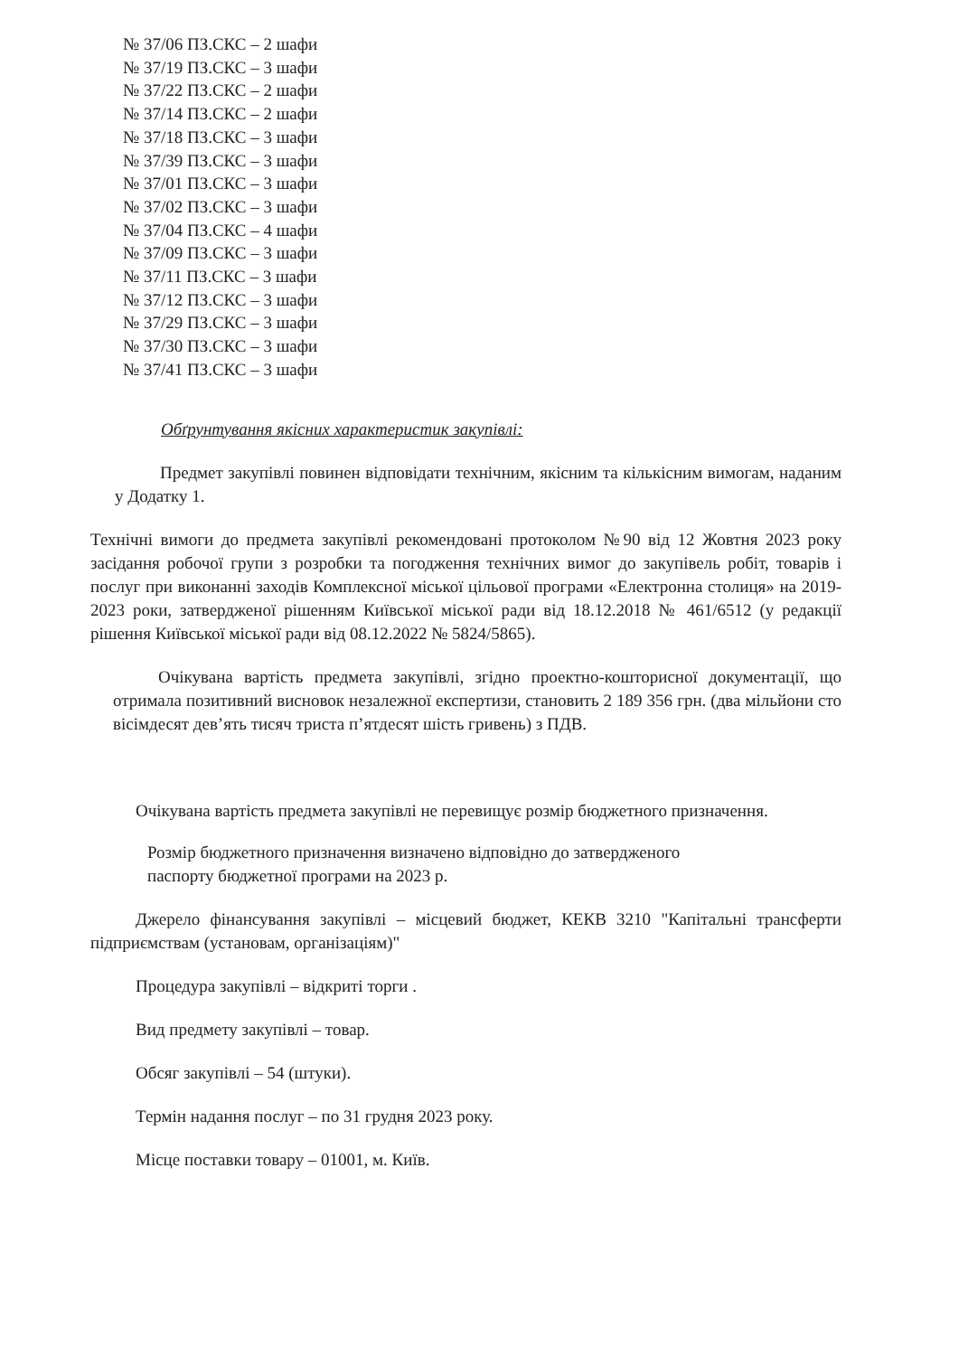№ 37/06 ПЗ.СКС – 2 шафи
№ 37/19 ПЗ.СКС – 3 шафи
№ 37/22 ПЗ.СКС – 2 шафи
№ 37/14 ПЗ.СКС – 2 шафи
№ 37/18 ПЗ.СКС – 3 шафи
№ 37/39 ПЗ.СКС – 3 шафи
№ 37/01 ПЗ.СКС – 3 шафи
№ 37/02 ПЗ.СКС – 3 шафи
№ 37/04 ПЗ.СКС – 4 шафи
№ 37/09 ПЗ.СКС – 3 шафи
№ 37/11 ПЗ.СКС – 3 шафи
№ 37/12 ПЗ.СКС – 3 шафи
№ 37/29 ПЗ.СКС – 3 шафи
№ 37/30 ПЗ.СКС – 3 шафи
№ 37/41 ПЗ.СКС – 3 шафи
Обґрунтування якісних характеристик закупівлі:
Предмет закупівлі повинен відповідати технічним, якісним та кількісним вимогам, наданим у Додатку 1.
Технічні вимоги до предмета закупівлі рекомендовані протоколом №90 від 12 Жовтня 2023 року засідання робочої групи з розробки та погодження технічних вимог до закупівель робіт, товарів і послуг при виконанні заходів Комплексної міської цільової програми «Електронна столиця» на 2019-2023 роки, затвердженої рішенням Київської міської ради від 18.12.2018 № 461/6512 (у редакції рішення Київської міської ради від 08.12.2022 № 5824/5865).
Очікувана вартість предмета закупівлі, згідно проектно-кошторисної документації, що отримала позитивний висновок незалежної експертизи, становить 2 189 356 грн. (два мільйони сто вісімдесят дев’ять тисяч триста п’ятдесят шість гривень) з ПДВ.
Очікувана вартість предмета закупівлі не перевищує розмір бюджетного призначення.
Розмір бюджетного призначення визначено відповідно до затвердженого
паспорту бюджетної програми на 2023 р.
Джерело фінансування закупівлі – місцевий бюджет, КЕКВ 3210 "Капітальні трансферти підприємствам (установам, організаціям)"
Процедура закупівлі – відкриті торги .
Вид предмету закупівлі – товар.
Обсяг закупівлі – 54 (штуки).
Термін надання послуг – по 31 грудня 2023 року.
Місце поставки товару – 01001, м. Київ.